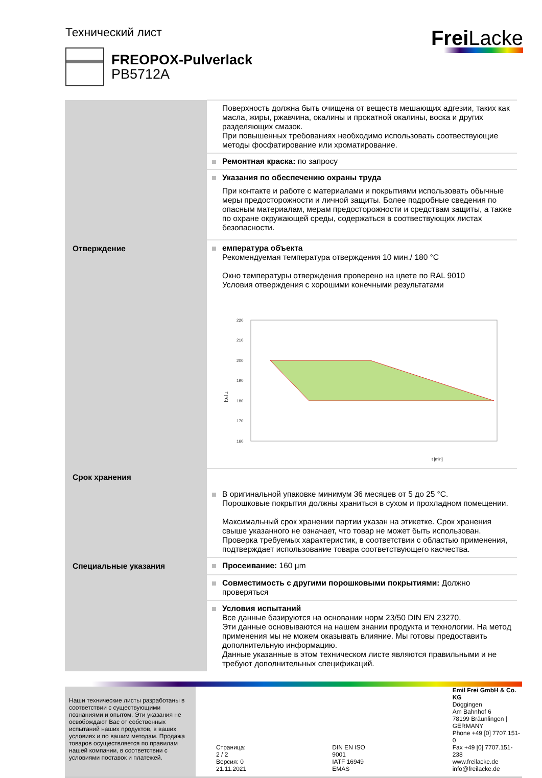Технический лист
Frei Lacke
FREOPOX-Pulverlack
PB5712A
| | Поверхность должна быть очищена от веществ мешающих адгезии, таких как масла, жиры, ржавчина, окалины и прокатной окалины, воска и других разделяющих смазок. При повышенных требованиях необходимо использовать соотвествующие методы фосфатирование или хроматирование. |
| | Ремонтная краска: по запросу |
| | Указания по обеспечению охраны труда При контакте и работе с материалами и покрытиями использовать обычные меры предосторожности и личной защиты. Более подробные сведения по опасным материалам, мерам предосторожности и средствам защиты, а также по охране окружающей среды, содержаться в соотвествующих листах безопасности. |
| Отверждение | емпература объекта Рекомендуемая температура отверждения 10 мин./ 180 °C Окно температуры отверждения проверено на цвете по RAL 9010 Условия отверждения с хорошими конечными результатами T [°C] 220 210 200 190 180 170 160 t [min] |
| Срок хранения | В оригинальной упаковке минимум 36 месяцев от 5 до 25 °C. Порошковые покрытия должны храниться в сухом и прохладном помещении. Максимальный срок хранении партии указан на этикетке. Срок хранения свыше указанного не означает, что товар не может быть использован. Проверка требуемых характеристик, в соответствии с областью применения, подтверждает использование товара соответствующего касчества. |
| Специальные указания | Просеивание: 160 µm |
| | Совместимость с другими порошковыми покрытиями: Должно проверяться |
| | Условия испытаний Все данные базируются на основании норм 23/50 DIN EN 23270. Эти данные основываются на нашем знании продукта и технологии. На метод применения мы не можем оказывать влияние. Мы готовы предоставить дополнительную информацию. Данные указанные в этом техническом листе являются правильными и не требуют дополнительных спецификаций. |
Наши технические листы разработаны в соответствии с существующими познаниями и опытом. Эти указания не освобождают Вас от собственных испытаний наших продуктов, в ваших условиях и по вашим методам. Продажа товаров осуществляется по правилам нашей компании, в соответствии с условиями поставок и платежей.
Страница: 2 / 2
Версия: 0
21.11.2021
DIN EN ISO 9001
IATF 16949
EMAS
Emil Frei GmbH & Co. KG
Döggingen
Am Bahnhof 6
78199 Bräunlingen | GERMANY
Phone +49 [0] 7707.151-0
Fax +49 [0] 7707.151-238
www.freilacke.de
info@freilacke.de